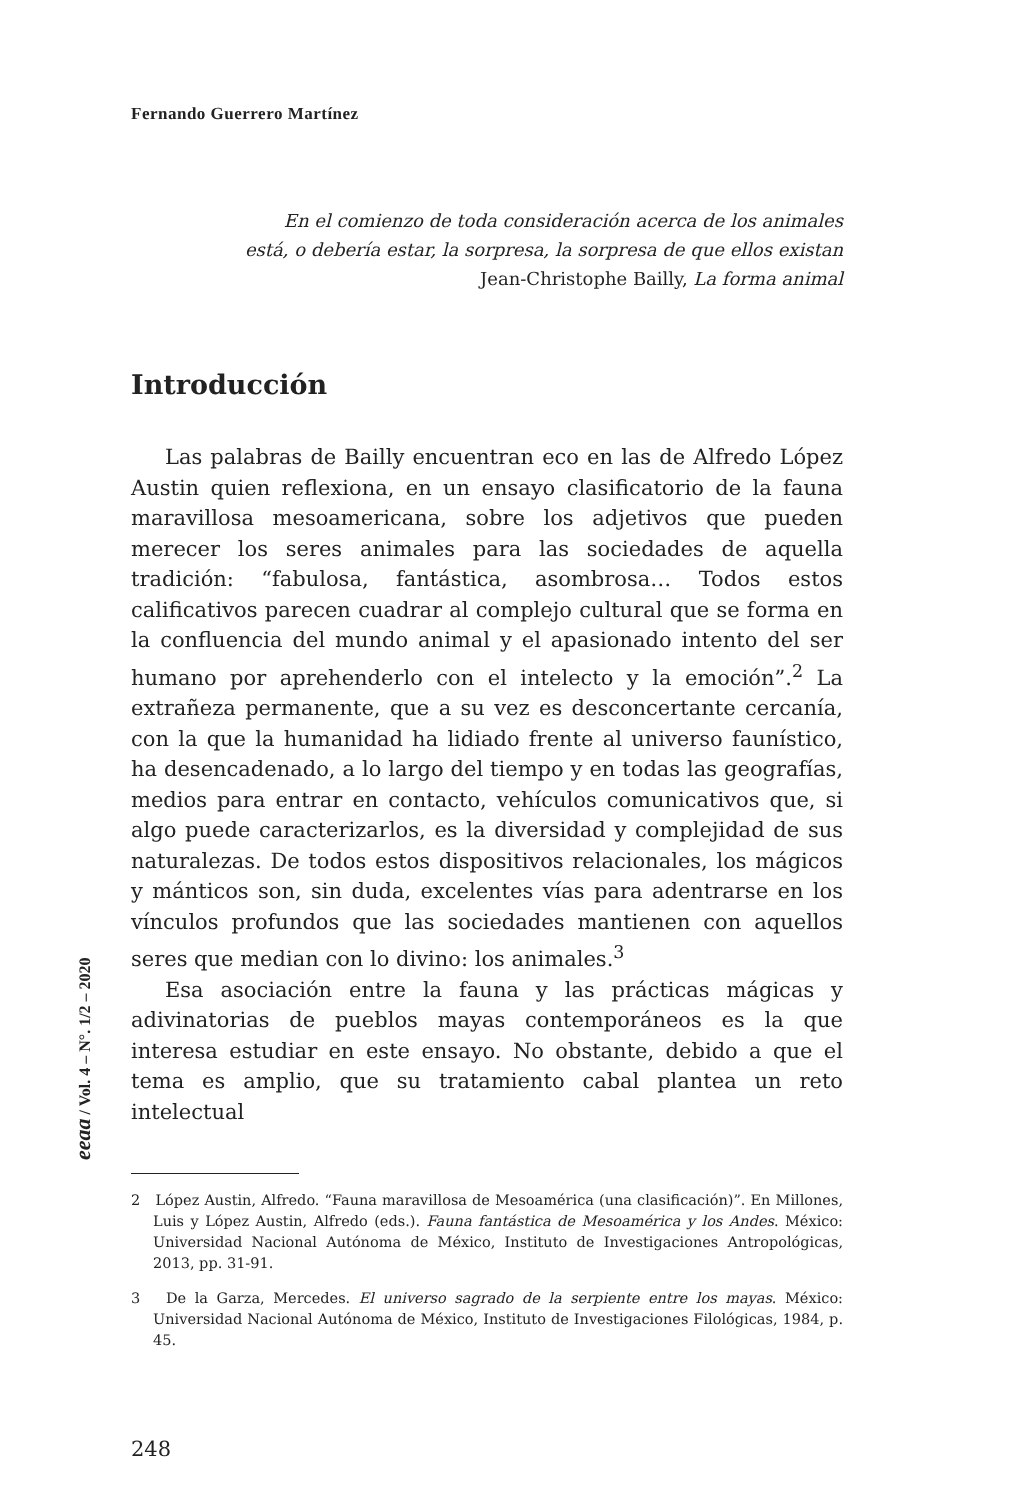Fernando Guerrero Martínez
En el comienzo de toda consideración acerca de los animales
está, o debería estar, la sorpresa, la sorpresa de que ellos existan
Jean-Christophe Bailly, La forma animal
Introducción
Las palabras de Bailly encuentran eco en las de Alfredo López Austin quien reflexiona, en un ensayo clasificatorio de la fauna maravillosa mesoamericana, sobre los adjetivos que pueden merecer los seres animales para las sociedades de aquella tradición: “fabulosa, fantástica, asombrosa… Todos estos calificativos parecen cuadrar al complejo cultural que se forma en la confluencia del mundo animal y el apasionado intento del ser humano por aprehenderlo con el intelecto y la emoción”.<sup>2</sup> La extrañeza permanente, que a su vez es desconcertante cercanía, con la que la humanidad ha lidiado frente al universo faunístico, ha desencadenado, a lo largo del tiempo y en todas las geografías, medios para entrar en contacto, vehículos comunicativos que, si algo puede caracterizarlos, es la diversidad y complejidad de sus naturalezas. De todos estos dispositivos relacionales, los mágicos y mánticos son, sin duda, excelentes vías para adentrarse en los vínculos profundos que las sociedades mantienen con aquellos seres que median con lo divino: los animales.<sup>3</sup>
Esa asociación entre la fauna y las prácticas mágicas y adivinatorias de pueblos mayas contemporáneos es la que interesa estudiar en este ensayo. No obstante, debido a que el tema es amplio, que su tratamiento cabal plantea un reto intelectual
2 López Austin, Alfredo. “Fauna maravillosa de Mesoamérica (una clasificación)”. En Millones, Luis y López Austin, Alfredo (eds.). Fauna fantástica de Mesoamérica y los Andes. México: Universidad Nacional Autónoma de México, Instituto de Investigaciones Antropológicas, 2013, pp. 31-91.
3 De la Garza, Mercedes. El universo sagrado de la serpiente entre los mayas. México: Universidad Nacional Autónoma de México, Instituto de Investigaciones Filológicas, 1984, p. 45.
248
eeaa / Vol. 4 – N°. 1/2 – 2020